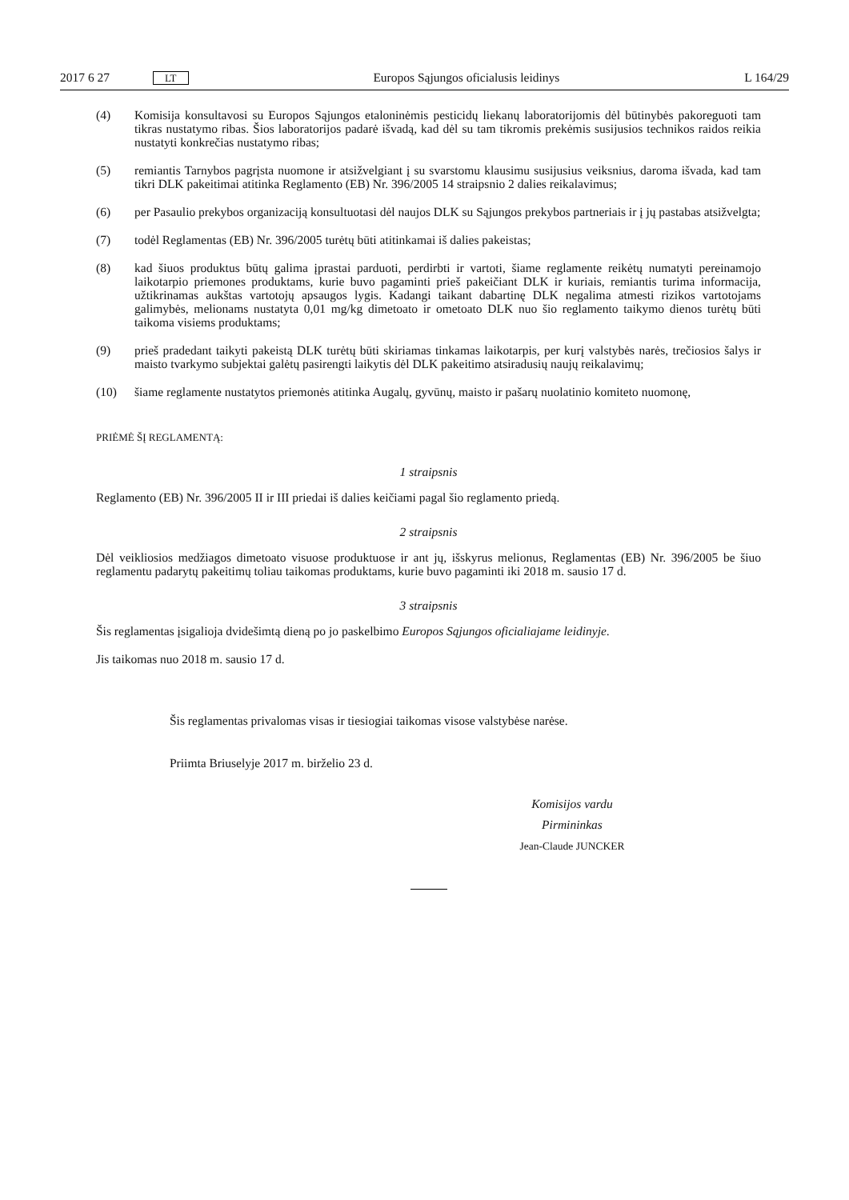2017 6 27 LT Europos Sąjungos oficialusis leidinys L 164/29
(4) Komisija konsultavosi su Europos Sąjungos etaloninėmis pesticidų liekanų laboratorijomis dėl būtinybės pakoreguoti tam tikras nustatymo ribas. Šios laboratorijos padarė išvadą, kad dėl su tam tikromis prekėmis susijusios technikos raidos reikia nustatyti konkrečias nustatymo ribas;
(5) remiantis Tarnybos pagrįsta nuomone ir atsižvelgiant į su svarstomu klausimu susijusius veiksnius, daroma išvada, kad tam tikri DLK pakeitimai atitinka Reglamento (EB) Nr. 396/2005 14 straipsnio 2 dalies reikalavimus;
(6) per Pasaulio prekybos organizaciją konsultuotasi dėl naujos DLK su Sąjungos prekybos partneriais ir į jų pastabas atsižvelgta;
(7) todėl Reglamentas (EB) Nr. 396/2005 turėtų būti atitinkamai iš dalies pakeistas;
(8) kad šiuos produktus būtų galima įprastai parduoti, perdirbti ir vartoti, šiame reglamente reikėtų numatyti pereinamojo laikotarpio priemones produktams, kurie buvo pagaminti prieš pakeičiant DLK ir kuriais, remiantis turima informacija, užtikrinamas aukštas vartotojų apsaugos lygis. Kadangi taikant dabartinę DLK negalima atmesti rizikos vartotojams galimybės, melionams nustatyta 0,01 mg/kg dimetoato ir ometoato DLK nuo šio reglamento taikymo dienos turėtų būti taikoma visiems produktams;
(9) prieš pradedant taikyti pakeistą DLK turėtų būti skiriamas tinkamas laikotarpis, per kurį valstybės narės, trečiosios šalys ir maisto tvarkymo subjektai galėtų pasirengti laikytis dėl DLK pakeitimo atsiradusių naujų reikalavimų;
(10) šiame reglamente nustatytos priemonės atitinka Augalų, gyvūnų, maisto ir pašarų nuolatinio komiteto nuomonę,
PRIĖMĖ ŠĮ REGLAMENTĄ:
1 straipsnis
Reglamento (EB) Nr. 396/2005 II ir III priedai iš dalies keičiami pagal šio reglamento priedą.
2 straipsnis
Dėl veikliosios medžiagos dimetoato visuose produktuose ir ant jų, išskyrus melionus, Reglamentas (EB) Nr. 396/2005 be šiuo reglamentu padarytų pakeitimų toliau taikomas produktams, kurie buvo pagaminti iki 2018 m. sausio 17 d.
3 straipsnis
Šis reglamentas įsigalioja dvidešimtą dieną po jo paskelbimo Europos Sąjungos oficialiajame leidinyje.
Jis taikomas nuo 2018 m. sausio 17 d.
Šis reglamentas privalomas visas ir tiesiogiai taikomas visose valstybėse narėse.
Priimta Briuselyje 2017 m. birželio 23 d.
Komisijos vardu
Pirmininkas
Jean-Claude JUNCKER